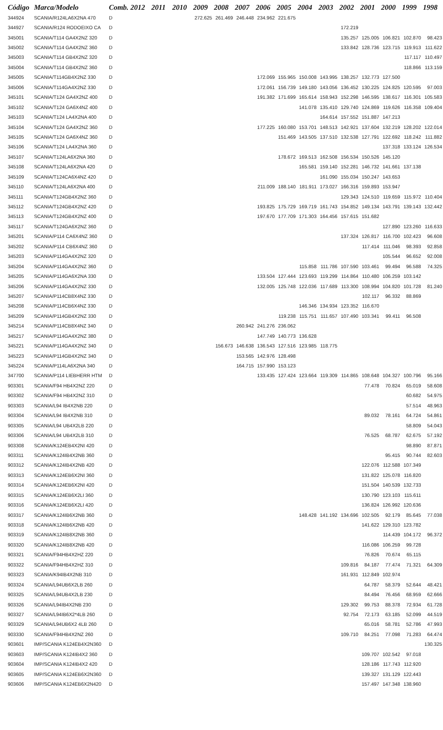| Código | Marca/Modelo | Comb. | 2012 | 2011 | 2010 | 2009 | 2008 | 2007 | 2006 | 2005 | 2004 | 2003 | 2002 | 2001 | 2000 | 1999 | 1998 |
| --- | --- | --- | --- | --- | --- | --- | --- | --- | --- | --- | --- | --- | --- | --- | --- | --- | --- |
| 344924 | SCANIA/R124LA6X2NA 470 | D | | | | 272.625 | 261.469 | 246.448 | 234.962 | 221.675 | | | | | | | |
| 344927 | SCANIA/R124 RODOEIXO CA | D | | | | | | | | | | | 172.219 | | | | |
| 345001 | SCANIA/T114 GA4X2NZ 320 | D | | | | | | | | | | | 135.257 | 125.005 | 106.821 | 102.870 | 98.423 |
| 345002 | SCANIA/T114 GA4X2NZ 360 | D | | | | | | | | | | | 133.842 | 128.736 | 123.715 | 119.913 | 111.622 |
| 345003 | SCANIA/T114 GB4X2NZ 320 | D | | | | | | | | | | | | | | 117.117 | 110.497 |
| 345004 | SCANIA/T114 GB4X2NZ 360 | D | | | | | | | | | | | | | | 118.866 | 113.159 |
| 345005 | SCANIA/T114GB4X2NZ 330 | D | | | | | | | 172.069 | 155.965 | 150.008 | 143.995 | 138.257 | 132.773 | 127.500 | | |
| 345006 | SCANIA/T114GA4X2NZ 330 | D | | | | | | | 172.061 | 156.739 | 149.180 | 143.056 | 136.452 | 130.225 | 124.825 | 120.595 | 97.003 |
| 345101 | SCANIA/T124 GA4X2NZ 400 | D | | | | | | | 191.382 | 171.699 | 165.614 | 158.943 | 152.298 | 146.595 | 138.617 | 116.301 | 105.583 |
| 345102 | SCANIA/T124 GA6X4NZ 400 | D | | | | | | | | | 141.078 | 135.410 | 129.740 | 124.869 | 119.626 | 116.358 | 109.404 |
| 345103 | SCANIA/T124 LA4X2NA 400 | D | | | | | | | | | | 164.614 | 157.552 | 151.887 | 147.213 | | |
| 345104 | SCANIA/T124 GA4X2NZ 360 | D | | | | | | | 177.225 | 160.080 | 153.701 | 148.513 | 142.921 | 137.604 | 132.219 | 128.202 | 122.014 |
| 345105 | SCANIA/T124 GA6X4NZ 360 | D | | | | | | | | 151.469 | 143.505 | 137.510 | 132.538 | 127.791 | 122.692 | 118.242 | 111.882 |
| 345106 | SCANIA/T124 LA4X2NA 360 | D | | | | | | | | | | | | | 137.318 | 133.124 | 126.534 |
| 345107 | SCANIA/T124LA6X2NA 360 | D | | | | | | | | 178.672 | 169.513 | 162.508 | 156.534 | 150.526 | 145.120 | | |
| 345108 | SCANIA/T124LA6X2NA 420 | D | | | | | | | | | 165.581 | 159.140 | 152.281 | 146.732 | 141.661 | 137.138 | |
| 345109 | SCANIA/T124CA6X4NZ 420 | D | | | | | | | | | | 161.090 | 155.034 | 150.247 | 143.653 | | |
| 345110 | SCANIA/T124LA6X2NA 400 | D | | | | | | | 211.009 | 188.140 | 181.911 | 173.027 | 166.316 | 159.893 | 153.947 | | |
| 345111 | SCANIA/T124GB4X2NZ 360 | D | | | | | | | | | | | 129.343 | 124.510 | 119.659 | 115.972 | 110.404 |
| 345112 | SCANIA/T124GB4X2NZ 420 | D | | | | | | | 193.825 | 175.729 | 169.719 | 161.743 | 154.852 | 149.134 | 143.791 | 139.143 | 132.442 |
| 345113 | SCANIA/T124GB4X2NZ 400 | D | | | | | | | 197.670 | 177.709 | 171.303 | 164.456 | 157.615 | 151.682 | | | |
| 345117 | SCANIA/T124GA6X2NZ 360 | D | | | | | | | | | | | | | 127.890 | 123.260 | 116.633 |
| 345201 | SCANIA/P114 CA6X4NZ 360 | D | | | | | | | | | | | 137.324 | 126.817 | 116.700 | 102.423 | 96.608 |
| 345202 | SCANIA/P114 CB6X4NZ 360 | D | | | | | | | | | | | | 117.414 | 111.046 | 98.393 | 92.858 |
| 345203 | SCANIA/P114GA4X2NZ 320 | D | | | | | | | | | | | | | 105.544 | 96.652 | 92.008 |
| 345204 | SCANIA/P114GA4X2NZ 360 | D | | | | | | | | | 115.858 | 111.786 | 107.590 | 103.461 | 99.494 | 96.588 | 74.325 |
| 345205 | SCANIA/P114GA6X2NA 330 | D | | | | | | | 133.504 | 127.444 | 123.693 | 119.299 | 114.864 | 110.480 | 106.259 | 103.142 | |
| 345206 | SCANIA/P114GA4X2NZ 330 | D | | | | | | | 132.005 | 125.748 | 122.036 | 117.689 | 113.300 | 108.994 | 104.820 | 101.728 | 81.240 |
| 345207 | SCANIA/P114CB8X4NZ 330 | D | | | | | | | | | | | | 102.117 | 96.332 | 88.869 | |
| 345208 | SCANIA/P114CB6X4NZ 330 | D | | | | | | | | | 146.346 | 134.934 | 123.352 | 116.670 | | | |
| 345209 | SCANIA/P114GB4X2NZ 330 | D | | | | | | | | 119.238 | 115.751 | 111.657 | 107.490 | 103.341 | 99.411 | 96.508 | |
| 345214 | SCANIA/P114CB8X4NZ 340 | D | | | | | | 260.942 | 241.276 | 236.062 | | | | | | | |
| 345217 | SCANIA/P114GA4X2NZ 380 | D | | | | | | | 147.749 | 140.773 | 136.628 | | | | | | |
| 345221 | SCANIA/P114GA4X2NZ 340 | D | | | | | 156.673 | 146.638 | 136.543 | 127.516 | 123.985 | 118.775 | | | | | |
| 345223 | SCANIA/P114GB4X2NZ 340 | D | | | | | | 153.565 | 142.976 | 128.498 | | | | | | | |
| 345224 | SCANIA/P114LA6X2NA 340 | D | | | | | | 164.715 | 157.990 | 153.123 | | | | | | | |
| 347700 | SCANIA/P114 LIEBHERR HTM | D | | | | | | | 133.435 | 127.424 | 123.664 | 119.309 | 114.865 | 108.648 | 104.327 | 100.796 | 95.166 |
| 903301 | SCANIA/F94 HB4X2NZ 220 | D | | | | | | | | | | | | 77.478 | 70.824 | 65.019 | 58.608 |
| 903302 | SCANIA/F94 HB4X2NZ 310 | D | | | | | | | | | | | | | | 60.682 | 54.975 |
| 903303 | SCANIA/L94 IB4X2NB 220 | D | | | | | | | | | | | | | | 57.514 | 48.963 |
| 903304 | SCANIA/L94 IB4X2NB 310 | D | | | | | | | | | | | | 89.032 | 78.161 | 64.724 | 54.861 |
| 903305 | SCANIA/L94 UB4X2LB 220 | D | | | | | | | | | | | | | | 58.809 | 54.043 |
| 903306 | SCANIA/L94 UB4X2LB 310 | D | | | | | | | | | | | | 76.525 | 68.787 | 62.675 | 57.192 |
| 903308 | SCANIA/K124EB4X2NI 420 | D | | | | | | | | | | | | | | 98.890 | 87.871 |
| 903311 | SCANIA/K124IB4X2NB 360 | D | | | | | | | | | | | | | 95.415 | 90.744 | 82.603 |
| 903312 | SCANIA/K124IB4X2NB 420 | D | | | | | | | | | | | | 122.076 | 112.588 | 107.349 | |
| 903313 | SCANIA/K124EB6X2NI 360 | D | | | | | | | | | | | | 131.822 | 125.078 | 116.820 | |
| 903314 | SCANIA/K124EB6X2NI 420 | D | | | | | | | | | | | | 151.504 | 140.539 | 132.733 | |
| 903315 | SCANIA/K124EB6X2LI 360 | D | | | | | | | | | | | | 130.790 | 123.103 | 115.611 | |
| 903316 | SCANIA/K124EB6X2LI 420 | D | | | | | | | | | | | | 136.824 | 126.992 | 120.636 | |
| 903317 | SCANIA/K124IB6X2NB 360 | D | | | | | | | | | 148.428 | 141.192 | 134.696 | 102.505 | 92.179 | 85.645 | 77.038 |
| 903318 | SCANIA/K124IB6X2NB 420 | D | | | | | | | | | | | | 141.622 | 129.310 | 123.782 | |
| 903319 | SCANIA/K124IB8X2NB 360 | D | | | | | | | | | | | | | 114.439 | 104.172 | 96.372 |
| 903320 | SCANIA/K124IB8X2NB 420 | D | | | | | | | | | | | | 116.086 | 106.259 | 99.728 | |
| 903321 | SCANIA/F94HB4X2HZ 220 | D | | | | | | | | | | | | 76.826 | 70.674 | 65.115 | |
| 903322 | SCANIA/F94HB4X2HZ 310 | D | | | | | | | | | | | 109.816 | 84.187 | 77.474 | 71.321 | 64.309 |
| 903323 | SCANIA/K94IB4X2NB 310 | D | | | | | | | | | | | 161.931 | 112.849 | 102.974 | | |
| 903324 | SCANIA/L94UB6X2LB 260 | D | | | | | | | | | | | | 64.787 | 58.379 | 52.644 | 48.421 |
| 903325 | SCANIA/L94UB4X2LB 230 | D | | | | | | | | | | | | 84.494 | 76.456 | 68.959 | 62.666 |
| 903326 | SCANIA/L94IB4X2NB 230 | D | | | | | | | | | | | 129.302 | 99.753 | 88.378 | 72.934 | 61.728 |
| 903327 | SCANIA/L94IB6X2*4LB 260 | D | | | | | | | | | | | 92.754 | 72.173 | 63.185 | 52.099 | 44.519 |
| 903329 | SCANIA/L94UB6X2 4LB 260 | D | | | | | | | | | | | | 65.016 | 58.781 | 52.786 | 47.993 |
| 903330 | SCANIA/F94HB4X2NZ 260 | D | | | | | | | | | | | 109.710 | 84.251 | 77.098 | 71.283 | 64.474 |
| 903601 | IMP/SCANIA K124EB4X2N360 | D | | | | | | | | | | | | | | | 130.325 |
| 903603 | IMP/SCANIA K124IB4X2 360 | D | | | | | | | | | | | | 109.707 | 102.542 | 97.018 | |
| 903604 | IMP/SCANIA K124IB4X2 420 | D | | | | | | | | | | | | 128.186 | 117.743 | 112.920 | |
| 903605 | IMP/SCANIA K124EB6X2N360 | D | | | | | | | | | | | | 139.327 | 131.129 | 122.443 | |
| 903606 | IMP/SCANIA K124EB6X2N420 | D | | | | | | | | | | | | 157.497 | 147.348 | 138.960 | |